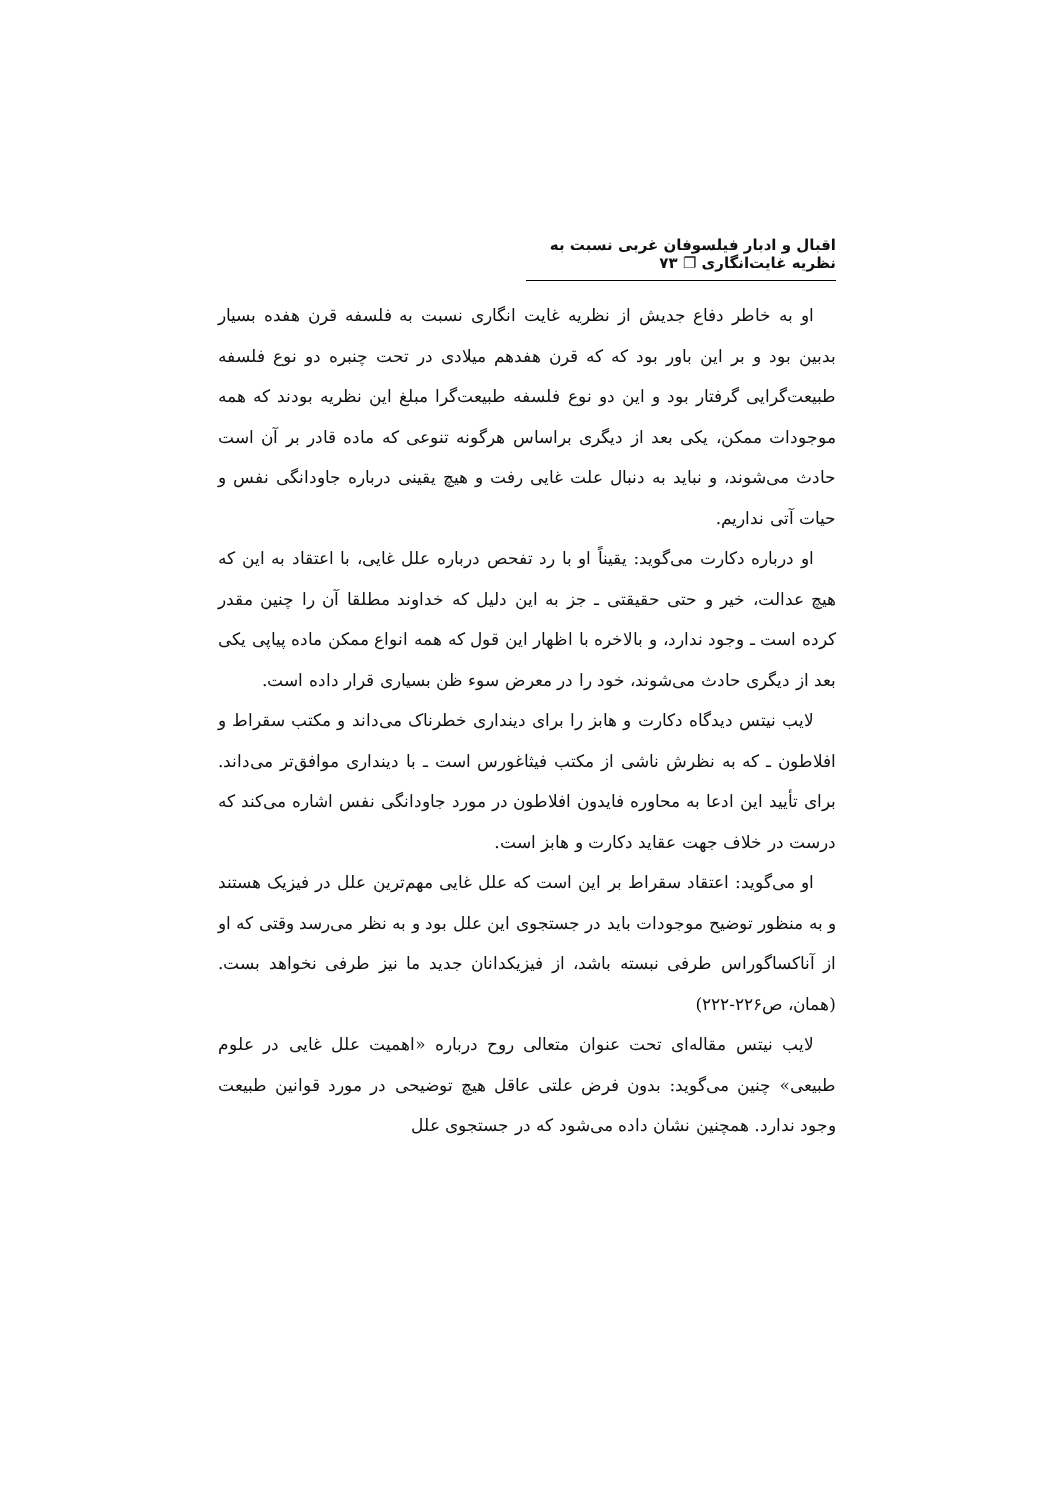اقبال و ادبار فیلسوفان غربی نسبت به نظریه غایت‌انگاری ❐ ۷۳
او به خاطر دفاع جدیش از نظریه غایت انگاری نسبت به فلسفه قرن هفده بسیار بدبین بود و بر این باور بود که که قرن هفدهم میلادی در تحت چنبره دو نوع فلسفه طبیعت‌گرایی گرفتار بود و این دو نوع فلسفه طبیعت‌گرا مبلغ این نظریه بودند که همه موجودات ممکن، یکی بعد از دیگری براساس هرگونه تنوعی که ماده قادر بر آن است حادث می‌شوند، و نباید به دنبال علت غایی رفت و هیچ یقینی درباره جاودانگی نفس و حیات آتی نداریم.
او درباره دکارت می‌گوید: یقیناً او با رد تفحص درباره علل غایی، با اعتقاد به این که هیچ عدالت، خیر و حتی حقیقتی ـ جز به این دلیل که خداوند مطلقا آن را چنین مقدر کرده است ـ وجود ندارد، و بالاخره با اظهار این قول که همه انواع ممکن ماده پیاپی یکی بعد از دیگری حادث می‌شوند، خود را در معرض سوء ظن بسیاری قرار داده است.
لایب نیتس دیدگاه دکارت و هابز را برای دینداری خطرناک می‌داند و مکتب سقراط و افلاطون ـ که به نظرش ناشی از مکتب فیثاغورس است ـ با دینداری موافق‌تر می‌داند. برای تأیید این ادعا به محاوره فایدون افلاطون در مورد جاودانگی نفس اشاره می‌کند که درست در خلاف جهت عقاید دکارت و هابز است.
او می‌گوید: اعتقاد سقراط بر این است که علل غایی مهم‌ترین علل در فیزیک هستند و به منظور توضیح موجودات باید در جستجوی این علل بود و به نظر می‌رسد وقتی که او از آناکساگوراس طرفی نبسته باشد، از فیزیکدانان جدید ما نیز طرفی نخواهد بست. (همان، ص۲۲۶-۲۲۲)
لایب نیتس مقاله‌ای تحت عنوان متعالی روح درباره «اهمیت علل غایی در علوم طبیعی» چنین می‌گوید: بدون فرض علتی عاقل هیچ توضیحی در مورد قوانین طبیعت وجود ندارد. همچنین نشان داده می‌شود که در جستجوی علل